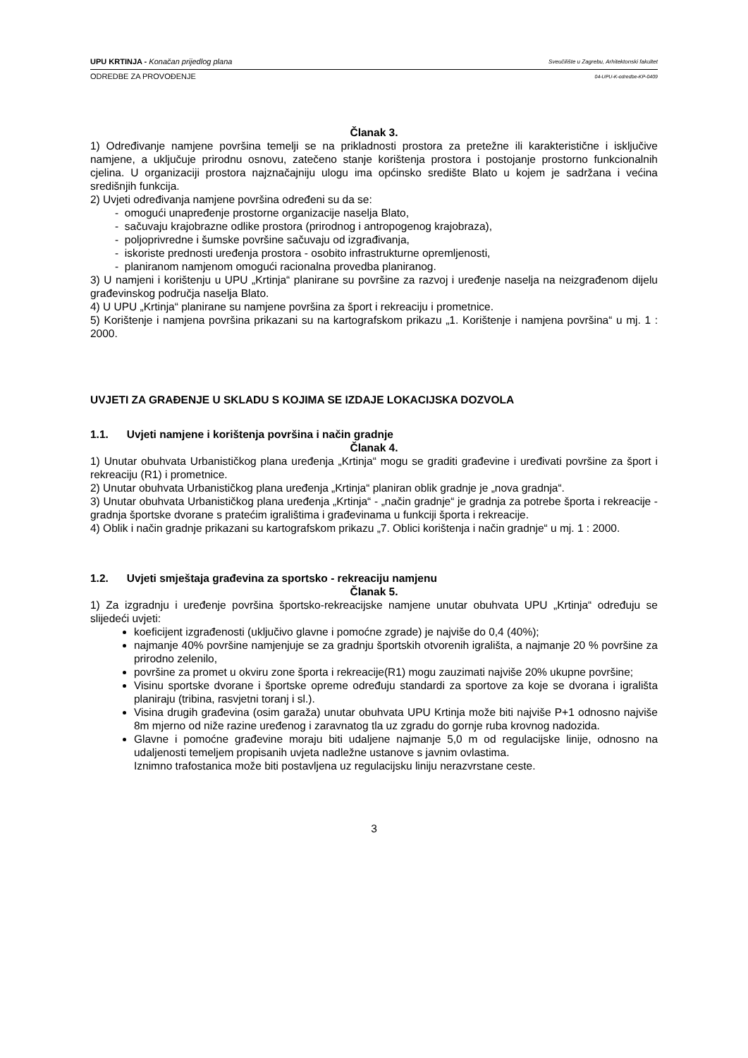UPU KRTINJA - Konačan prijedlog plana Sveučilište u Zagrebu, Arhitektonski fakultet
ODREDBE ZA PROVOĐENJE 04-UPU-K-odredbe-KP-0409
Članak 3.
1) Određivanje namjene površina temelji se na prikladnosti prostora za pretežne ili karakteristične i isključive namjene, a uključuje prirodnu osnovu, zatečeno stanje korištenja prostora i postojanje prostorno funkcionalnih cjelina. U organizaciji prostora najznačajniju ulogu ima općinsko središte Blato u kojem je sadržana i većina središnjih funkcija.
2) Uvjeti određivanja namjene površina određeni su da se:
- omogući unapređenje prostorne organizacije naselja Blato,
- sačuvaju krajobrazne odlike prostora (prirodnog i antropogenog krajobraza),
- poljoprivredne i šumske površine sačuvaju od izgrađivanja,
- iskoriste prednosti uređenja prostora - osobito infrastrukturne opremljenosti,
- planiranom namjenom omogući racionalna provedba planiranog.
3) U namjeni i korištenju u UPU „Krtinja“ planirane su površine za razvoj i uređenje naselja na neizgrađenom dijelu građevinskog područja naselja Blato.
4) U UPU „Krtinja“ planirane su namjene površina za šport i rekreaciju i prometnice.
5) Korištenje i namjena površina prikazani su na kartografskom prikazu „1. Korištenje i namjena površina“ u mj. 1 : 2000.
UVJETI ZA GRAĐENJE U SKLADU S KOJIMA SE IZDAJE LOKACIJSKA DOZVOLA
1.1. Uvjeti namjene i korištenja površina i način gradnje
Članak 4.
1) Unutar obuhvata Urbanističkog plana uređenja „Krtinja“ mogu se graditi građevine i uređivati površine za šport i rekreaciju (R1) i prometnice.
2) Unutar obuhvata Urbanističkog plana uređenja „Krtinja“ planiran oblik gradnje je „nova gradnja“.
3) Unutar obuhvata Urbanističkog plana uređenja „Krtinja“ - „način gradnje“ je gradnja za potrebe športa i rekreacije - gradnja športske dvorane s pratećim igralištima i građevinama u funkciji športa i rekreacije.
4) Oblik i način gradnje prikazani su kartografskom prikazu „7. Oblici korištenja i način gradnje“ u mj. 1 : 2000.
1.2. Uvjeti smještaja građevina za sportsko - rekreaciju namjenu
Članak 5.
1) Za izgradnju i uređenje površina športsko-rekreacijske namjene unutar obuhvata UPU „Krtinja“ određuju se slijedeći uvjeti:
koeficijent izgrađenosti (uključivo glavne i pomoćne zgrade) je najviše do 0,4 (40%);
najmanje 40% površine namjenjuje se za gradnju športskih otvorenih igrališta, a najmanje 20 % površine za prirodno zelenilo,
površine za promet u okviru zone športa i rekreacije(R1) mogu zauzimati najviše 20% ukupne površine;
Visinu sportske dvorane i športske opreme određuju standardi za sportove za koje se dvorana i igrališta planiraju (tribina, rasvjetni toranj i sl.).
Visina drugih građevina (osim garaža) unutar obuhvata UPU Krtinja može biti najviše P+1 odnosno najviše 8m mjerno od niže razine uređenog i zaravnatog tla uz zgradu do gornje ruba krovnog nadozida.
Glavne i pomoćne građevine moraju biti udaljene najmanje 5,0 m od regulacijske linije, odnosno na udaljenosti temeljem propisanih uvjeta nadležne ustanove s javnim ovlastima.
Iznimno trafostanica može biti postavljena uz regulacijsku liniju nerazvrstane ceste.
3